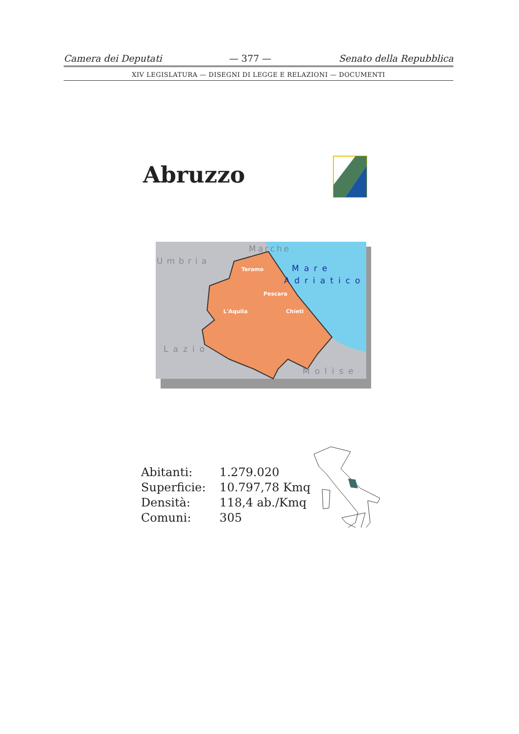Camera dei Deputati — 377 — Senato della Repubblica
XIV LEGISLATURA — DISEGNI DI LEGGE E RELAZIONI — DOCUMENTI
Abruzzo
Marche
Umbria
Teramo
Mare
Adriatico
Pescara
L'Aquila
Chieti
Lazio
Molise
| Abitanti: | 1.279.020 |
| Superficie: | 10.797,78 Kmq |
| Densità: | 118,4 ab./Kmq |
| Comuni: | 305 |